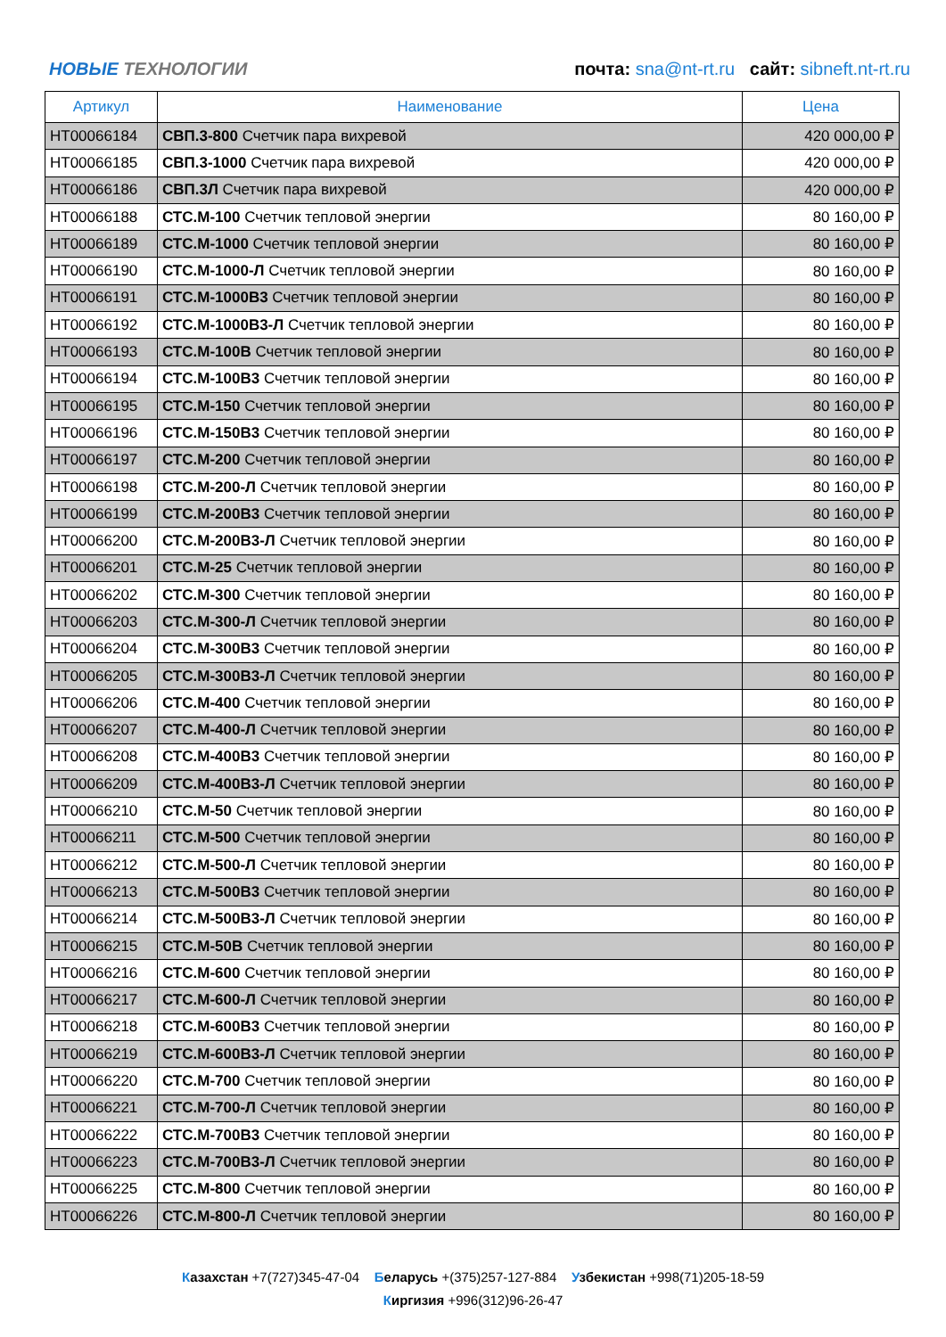НОВЫЕ ТЕХНОЛОГИИ
почта: sna@nt-rt.ru сайт: sibneft.nt-rt.ru
| Артикул | Наименование | Цена |
| --- | --- | --- |
| НТ00066184 | СВП.3-800 Счетчик пара вихревой | 420 000,00 ₽ |
| НТ00066185 | СВП.3-1000 Счетчик пара вихревой | 420 000,00 ₽ |
| НТ00066186 | СВП.3Л Счетчик пара вихревой | 420 000,00 ₽ |
| НТ00066188 | СТС.М-100 Счетчик тепловой энергии | 80 160,00 ₽ |
| НТ00066189 | СТС.М-1000 Счетчик тепловой энергии | 80 160,00 ₽ |
| НТ00066190 | СТС.М-1000-Л Счетчик тепловой энергии | 80 160,00 ₽ |
| НТ00066191 | СТС.М-1000В3 Счетчик тепловой энергии | 80 160,00 ₽ |
| НТ00066192 | СТС.М-1000В3-Л Счетчик тепловой энергии | 80 160,00 ₽ |
| НТ00066193 | СТС.М-100В Счетчик тепловой энергии | 80 160,00 ₽ |
| НТ00066194 | СТС.М-100В3 Счетчик тепловой энергии | 80 160,00 ₽ |
| НТ00066195 | СТС.М-150 Счетчик тепловой энергии | 80 160,00 ₽ |
| НТ00066196 | СТС.М-150В3 Счетчик тепловой энергии | 80 160,00 ₽ |
| НТ00066197 | СТС.М-200 Счетчик тепловой энергии | 80 160,00 ₽ |
| НТ00066198 | СТС.М-200-Л Счетчик тепловой энергии | 80 160,00 ₽ |
| НТ00066199 | СТС.М-200В3 Счетчик тепловой энергии | 80 160,00 ₽ |
| НТ00066200 | СТС.М-200В3-Л Счетчик тепловой энергии | 80 160,00 ₽ |
| НТ00066201 | СТС.М-25 Счетчик тепловой энергии | 80 160,00 ₽ |
| НТ00066202 | СТС.М-300 Счетчик тепловой энергии | 80 160,00 ₽ |
| НТ00066203 | СТС.М-300-Л Счетчик тепловой энергии | 80 160,00 ₽ |
| НТ00066204 | СТС.М-300В3 Счетчик тепловой энергии | 80 160,00 ₽ |
| НТ00066205 | СТС.М-300В3-Л Счетчик тепловой энергии | 80 160,00 ₽ |
| НТ00066206 | СТС.М-400 Счетчик тепловой энергии | 80 160,00 ₽ |
| НТ00066207 | СТС.М-400-Л Счетчик тепловой энергии | 80 160,00 ₽ |
| НТ00066208 | СТС.М-400В3 Счетчик тепловой энергии | 80 160,00 ₽ |
| НТ00066209 | СТС.М-400В3-Л Счетчик тепловой энергии | 80 160,00 ₽ |
| НТ00066210 | СТС.М-50 Счетчик тепловой энергии | 80 160,00 ₽ |
| НТ00066211 | СТС.М-500 Счетчик тепловой энергии | 80 160,00 ₽ |
| НТ00066212 | СТС.М-500-Л Счетчик тепловой энергии | 80 160,00 ₽ |
| НТ00066213 | СТС.М-500В3 Счетчик тепловой энергии | 80 160,00 ₽ |
| НТ00066214 | СТС.М-500В3-Л Счетчик тепловой энергии | 80 160,00 ₽ |
| НТ00066215 | СТС.М-50В Счетчик тепловой энергии | 80 160,00 ₽ |
| НТ00066216 | СТС.М-600 Счетчик тепловой энергии | 80 160,00 ₽ |
| НТ00066217 | СТС.М-600-Л Счетчик тепловой энергии | 80 160,00 ₽ |
| НТ00066218 | СТС.М-600В3 Счетчик тепловой энергии | 80 160,00 ₽ |
| НТ00066219 | СТС.М-600В3-Л Счетчик тепловой энергии | 80 160,00 ₽ |
| НТ00066220 | СТС.М-700 Счетчик тепловой энергии | 80 160,00 ₽ |
| НТ00066221 | СТС.М-700-Л Счетчик тепловой энергии | 80 160,00 ₽ |
| НТ00066222 | СТС.М-700В3 Счетчик тепловой энергии | 80 160,00 ₽ |
| НТ00066223 | СТС.М-700В3-Л Счетчик тепловой энергии | 80 160,00 ₽ |
| НТ00066225 | СТС.М-800 Счетчик тепловой энергии | 80 160,00 ₽ |
| НТ00066226 | СТС.М-800-Л Счетчик тепловой энергии | 80 160,00 ₽ |
Казахстан +7(727)345-47-04 Беларусь +(375)257-127-884 Узбекистан +998(71)205-18-59
Киргизия +996(312)96-26-47